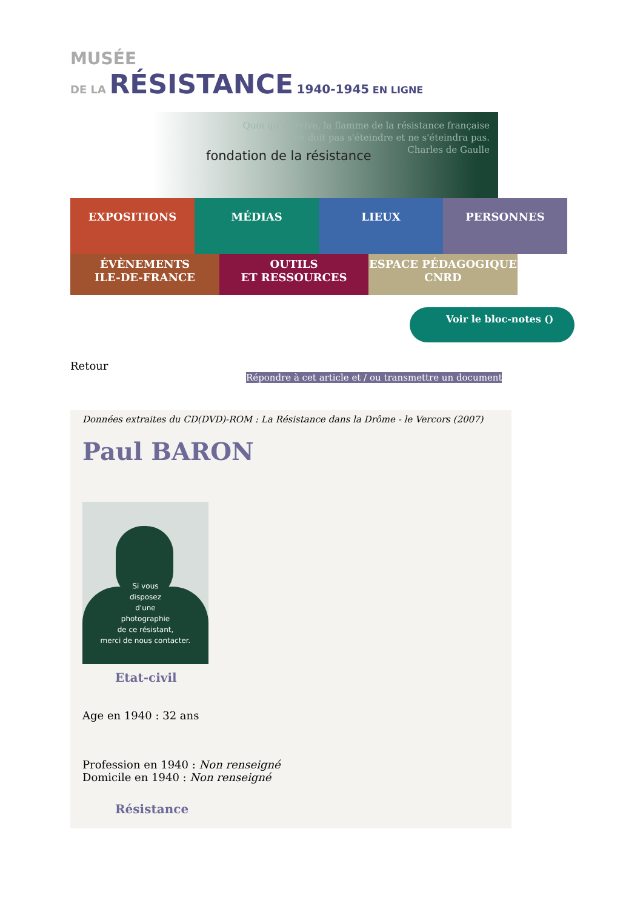MUSÉE
DE LA RÉSISTANCE 1940-1945 EN LIGNE
fondation de la résistance
Quoi qu'il arrive, la flamme de la résistance française
ne doit pas s'éteindre et ne s'éteindra pas.
Charles de Gaulle
EXPOSITIONS MÉDIAS LIEUX PERSONNES
ÉVÈNEMENTS
ILE-DE-FRANCE
OUTILS
ET RESSOURCES
ESPACE PÉDAGOGIQUE
CNRD
Voir le bloc-notes ()
Retour
Répondre à cet article et / ou transmettre un document
Données extraites du CD(DVD)-ROM : La Résistance dans la Drôme - le Vercors (2007)
Paul BARON
Si vous
disposez
d'une
photographie
de ce résistant,
merci de nous contacter.
Etat-civil
Age en 1940 : 32 ans
Profession en 1940 : Non renseigné
Domicile en 1940 : Non renseigné
Résistance